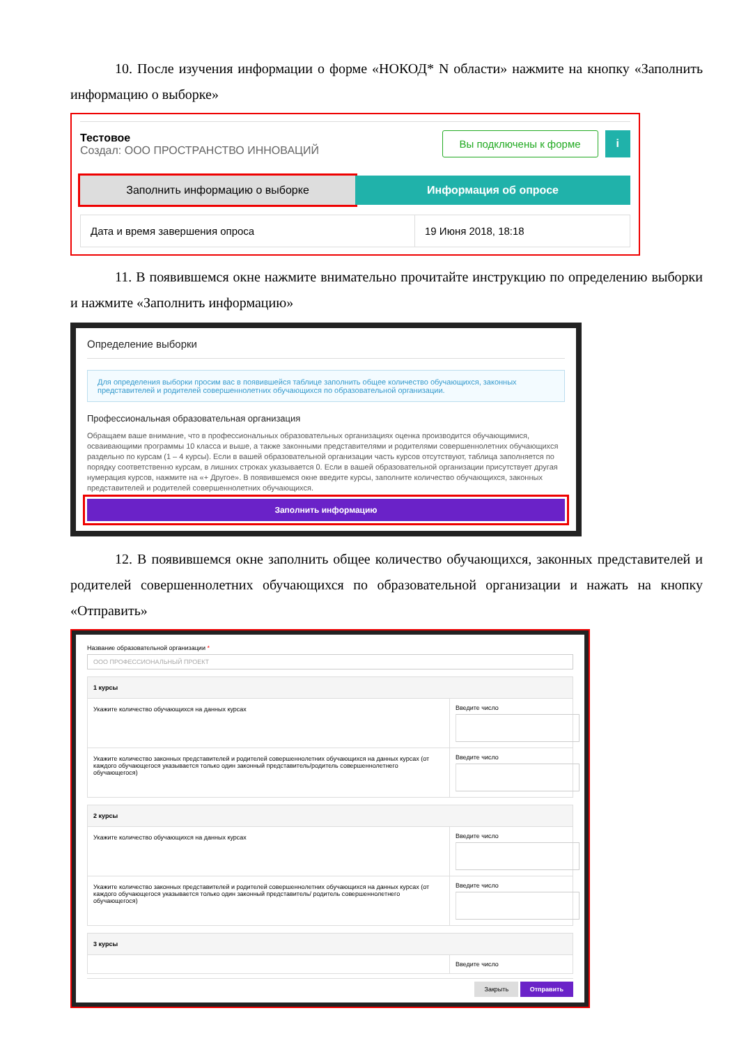10. После изучения информации о форме «НОКОД* N области» нажмите на кнопку «Заполнить информацию о выборке»
Тестовое
Создал: ООО ПРОСТРАНСТВО ИННОВАЦИЙ
Вы подключены к форме i
Заполнить информацию о выборке Информация об опросе
Дата и время завершения опроса 19 Июня 2018, 18:18
11. В появившемся окне нажмите внимательно прочитайте инструкцию по определению выборки и нажмите «Заполнить информацию»
Определение выборки
Для определения выборки просим вас в появившейся таблице заполнить общее количество обучающихся, законных представителей и родителей совершеннолетних обучающихся по образовательной организации.
Профессиональная образовательная организация
Обращаем ваше внимание, что в профессиональных образовательных организациях оценка производится обучающимися, осваивающими программы 10 класса и выше, а также законными представителями и родителями совершеннолетних обучающихся раздельно по курсам (1 – 4 курсы). Если в вашей образовательной организации часть курсов отсутствуют, таблица заполняется по порядку соответственно курсам, в лишних строках указывается 0. Если в вашей образовательной организации присутствует другая нумерация курсов, нажмите на «+ Другое». В появившемся окне введите курсы, заполните количество обучающихся, законных представителей и родителей совершеннолетних обучающихся.
Заполнить информацию
12. В появившемся окне заполнить общее количество обучающихся, законных представителей и родителей совершеннолетних обучающихся по образовательной организации и нажать на кнопку «Отправить»
Название образовательной организации *
ООО ПРОФЕССИОНАЛЬНЫЙ ПРОЕКТ
1 курсы
Укажите количество обучающихся на данных курсах
Введите число
Укажите количество законных представителей и родителей совершеннолетних обучающихся на данных курсах (от каждого обучающегося указывается только один законный представитель/родитель совершеннолетнего обучающегося)
Введите число
2 курсы
Укажите количество обучающихся на данных курсах
Введите число
Укажите количество законных представителей и родителей совершеннолетних обучающихся на данных курсах (от каждого обучающегося указывается только один законный представитель/ родитель совершеннолетнего обучающегося)
Введите число
3 курсы
Введите число
Закрыть Отправить